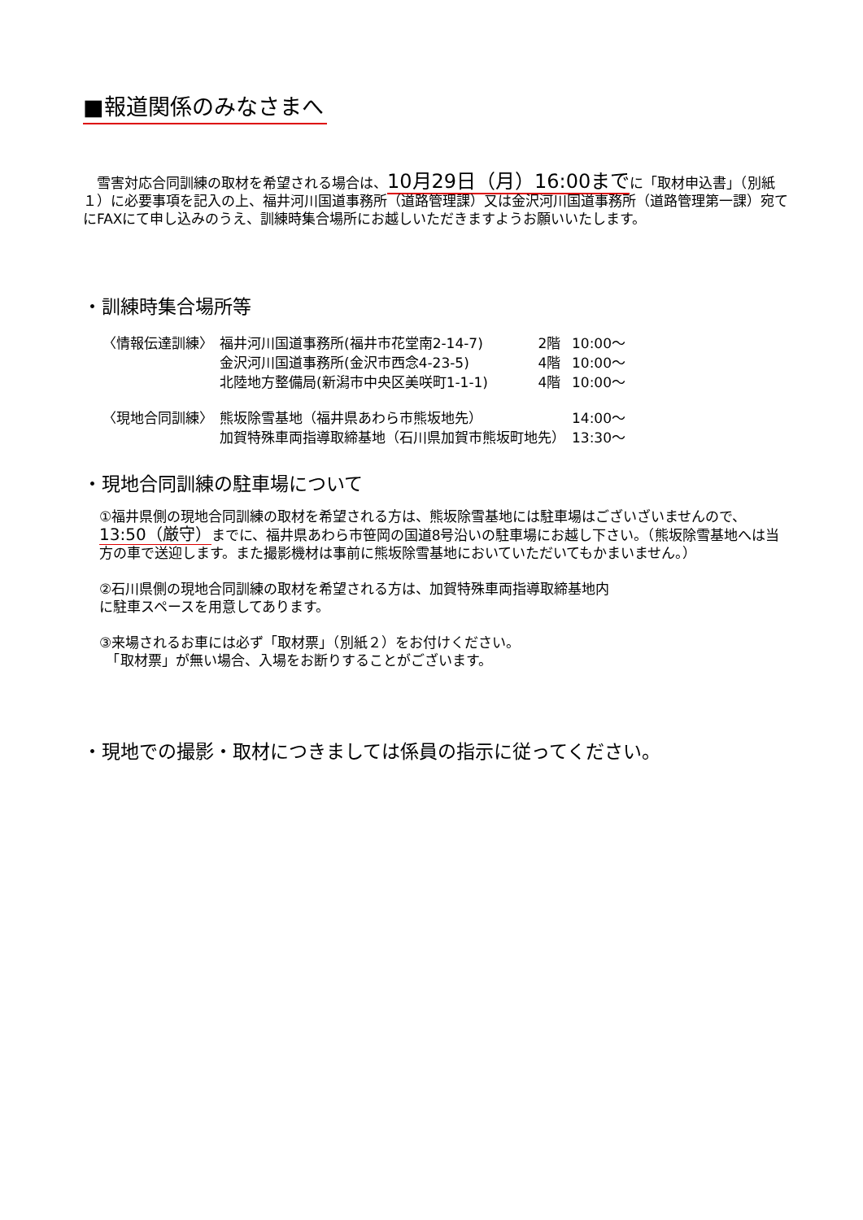■報道関係のみなさまへ
　雪害対応合同訓練の取材を希望される場合は、10月29日（月）16:00までに「取材申込書」（別紙１）に必要事項を記入の上、福井河川国道事務所（道路管理課）又は金沢河川国道事務所（道路管理第一課）宛てにFAXにて申し込みのうえ、訓練時集合場所にお越しいただきますようお願いいたします。
・訓練時集合場所等
| 〈情報伝達訓練〉 | 福井河川国道事務所(福井市花堂南2-14-7) | 2階 | 10:00～ |
| | 金沢河川国道事務所(金沢市西念4-23-5) | 4階 | 10:00～ |
| | 北陸地方整備局(新潟市中央区美咲町1-1-1) | 4階 | 10:00～ |
| 〈現地合同訓練〉 | 熊坂除雪基地（福井県あわら市熊坂地先） | | 14:00～ |
| | 加賀特殊車両指導取締基地（石川県加賀市熊坂町地先） | | 13:30～ |
・現地合同訓練の駐車場について
①福井県側の現地合同訓練の取材を希望される方は、熊坂除雪基地には駐車場はございざいませんので、13:50（厳守）までに、福井県あわら市笹岡の国道8号沿いの駐車場にお越し下さい。（熊坂除雪基地へは当方の車で送迎します。また撮影機材は事前に熊坂除雪基地においていただいてもかまいません。）
②石川県側の現地合同訓練の取材を希望される方は、加賀特殊車両指導取締基地内
に駐車スペースを用意してあります。
③来場されるお車には必ず「取材票」（別紙２）をお付けください。
　「取材票」が無い場合、入場をお断りすることがございます。
・現地での撮影・取材につきましては係員の指示に従ってください。